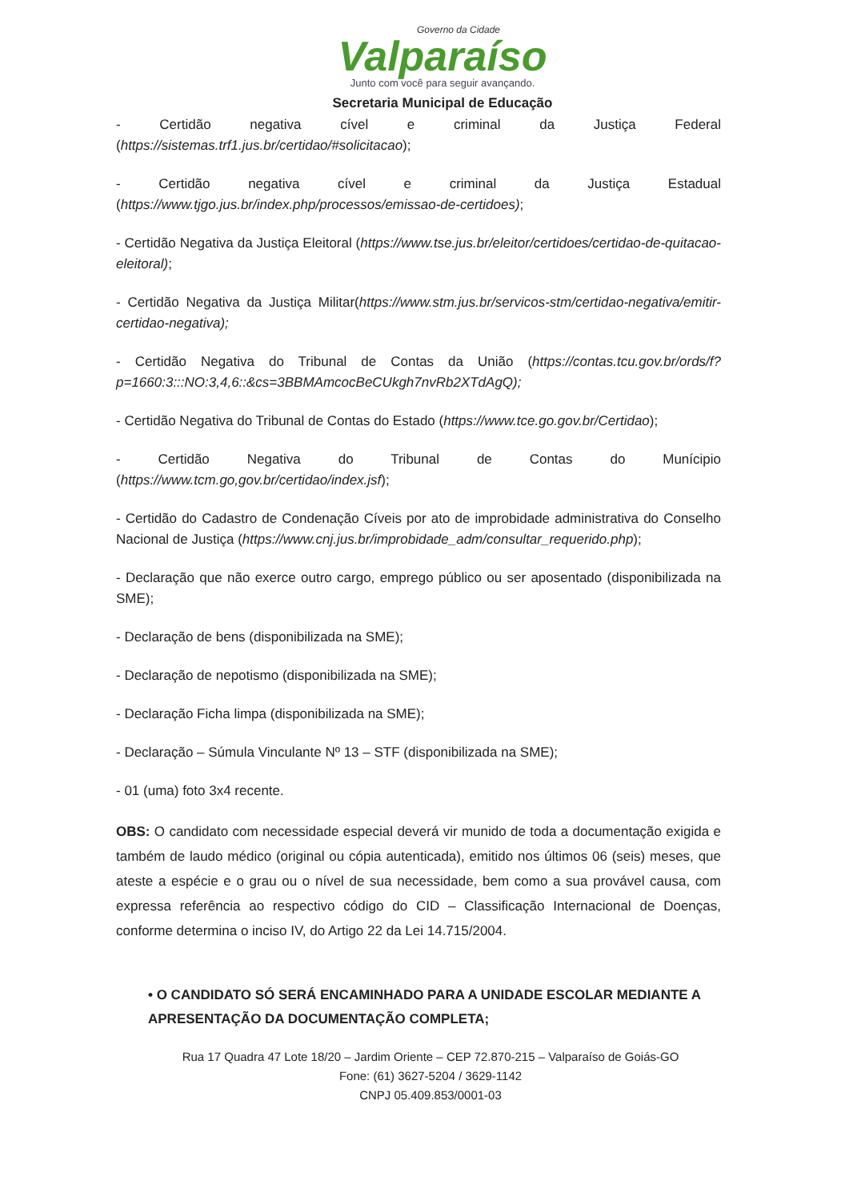Governo da Cidade
Valparaíso
Junto com você para seguir avançando.
Secretaria Municipal de Educação
- Certidão negativa cível e criminal da Justiça Federal (https://sistemas.trf1.jus.br/certidao/#solicitacao);
- Certidão negativa cível e criminal da Justiça Estadual (https://www.tjgo.jus.br/index.php/processos/emissao-de-certidoes);
- Certidão Negativa da Justiça Eleitoral (https://www.tse.jus.br/eleitor/certidoes/certidao-de-quitacao-eleitoral);
- Certidão Negativa da Justiça Militar(https://www.stm.jus.br/servicos-stm/certidao-negativa/emitir-certidao-negativa);
- Certidão Negativa do Tribunal de Contas da União (https://contas.tcu.gov.br/ords/f?p=1660:3:::NO:3,4,6::&cs=3BBMAmcocBeCUkgh7nvRb2XTdAgQ);
- Certidão Negativa do Tribunal de Contas do Estado (https://www.tce.go.gov.br/Certidao);
- Certidão Negativa do Tribunal de Contas do Munícipio (https://www.tcm.go,gov.br/certidao/index.jsf);
- Certidão do Cadastro de Condenação Cíveis por ato de improbidade administrativa do Conselho Nacional de Justiça (https://www.cnj.jus.br/improbidade_adm/consultar_requerido.php);
- Declaração que não exerce outro cargo, emprego público ou ser aposentado (disponibilizada na SME);
- Declaração de bens (disponibilizada na SME);
- Declaração de nepotismo (disponibilizada na SME);
- Declaração Ficha limpa (disponibilizada na SME);
- Declaração – Súmula Vinculante Nº 13 – STF (disponibilizada na SME);
- 01 (uma) foto 3x4 recente.
OBS: O candidato com necessidade especial deverá vir munido de toda a documentação exigida e também de laudo médico (original ou cópia autenticada), emitido nos últimos 06 (seis) meses, que ateste a espécie e o grau ou o nível de sua necessidade, bem como a sua provável causa, com expressa referência ao respectivo código do CID – Classificação Internacional de Doenças, conforme determina o inciso IV, do Artigo 22 da Lei 14.715/2004.
• O CANDIDATO SÓ SERÁ ENCAMINHADO PARA A UNIDADE ESCOLAR MEDIANTE A APRESENTAÇÃO DA DOCUMENTAÇÃO COMPLETA;
Rua 17 Quadra 47 Lote 18/20 – Jardim Oriente – CEP 72.870-215 – Valparaíso de Goiás-GO
Fone: (61) 3627-5204 / 3629-1142
CNPJ 05.409.853/0001-03